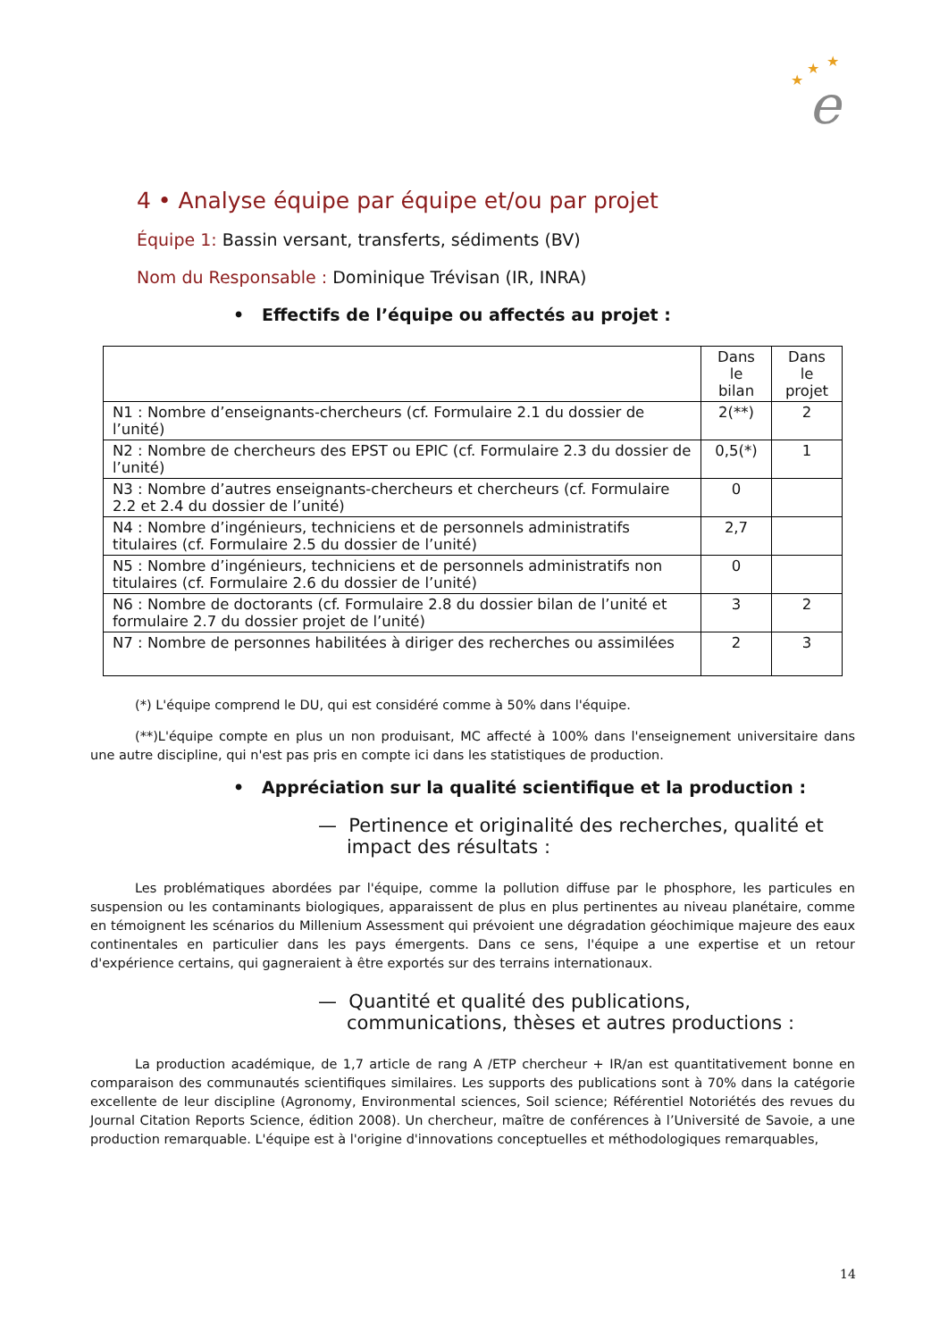★
★
★
e
4 • Analyse équipe par équipe et/ou par projet
Équipe 1: Bassin versant, transferts, sédiments (BV)
Nom du Responsable : Dominique Trévisan (IR, INRA)
• Effectifs de l’équipe ou affectés au projet :
| | Dans le bilan | Dans le projet |
| --- | --- | --- |
| N1 : Nombre d’enseignants-chercheurs (cf. Formulaire 2.1 du dossier de l’unité) | 2(**) | 2 |
| N2 : Nombre de chercheurs des EPST ou EPIC (cf. Formulaire 2.3 du dossier de l’unité) | 0,5(*) | 1 |
| N3 : Nombre d’autres enseignants-chercheurs et chercheurs (cf. Formulaire 2.2 et 2.4 du dossier de l’unité) | 0 | |
| N4 : Nombre d’ingénieurs, techniciens et de personnels administratifs titulaires (cf. Formulaire 2.5 du dossier de l’unité) | 2,7 | |
| N5 : Nombre d’ingénieurs, techniciens et de personnels administratifs non titulaires (cf. Formulaire 2.6 du dossier de l’unité) | 0 | |
| N6 : Nombre de doctorants (cf. Formulaire 2.8 du dossier bilan de l’unité et formulaire 2.7 du dossier projet de l’unité) | 3 | 2 |
| N7 : Nombre de personnes habilitées à diriger des recherches ou assimilées | 2 | 3 |
(*) L'équipe comprend le DU, qui est considéré comme à 50% dans l'équipe.
(**)L'équipe compte en plus un non produisant, MC affecté à 100% dans l'enseignement universitaire dans une autre discipline, qui n'est pas pris en compte ici dans les statistiques de production.
• Appréciation sur la qualité scientifique et la production :
— Pertinence et originalité des recherches, qualité et impact des résultats :
Les problématiques abordées par l'équipe, comme la pollution diffuse par le phosphore, les particules en suspension ou les contaminants biologiques, apparaissent de plus en plus pertinentes au niveau planétaire, comme en témoignent les scénarios du Millenium Assessment qui prévoient une dégradation géochimique majeure des eaux continentales en particulier dans les pays émergents. Dans ce sens, l'équipe a une expertise et un retour d'expérience certains, qui gagneraient à être exportés sur des terrains internationaux.
— Quantité et qualité des publications, communications, thèses et autres productions :
La production académique, de 1,7 article de rang A /ETP chercheur + IR/an est quantitativement bonne en comparaison des communautés scientifiques similaires. Les supports des publications sont à 70% dans la catégorie excellente de leur discipline (Agronomy, Environmental sciences, Soil science; Référentiel Notoriétés des revues du Journal Citation Reports Science, édition 2008). Un chercheur, maître de conférences à l’Université de Savoie, a une production remarquable. L'équipe est à l'origine d'innovations conceptuelles et méthodologiques remarquables,
14